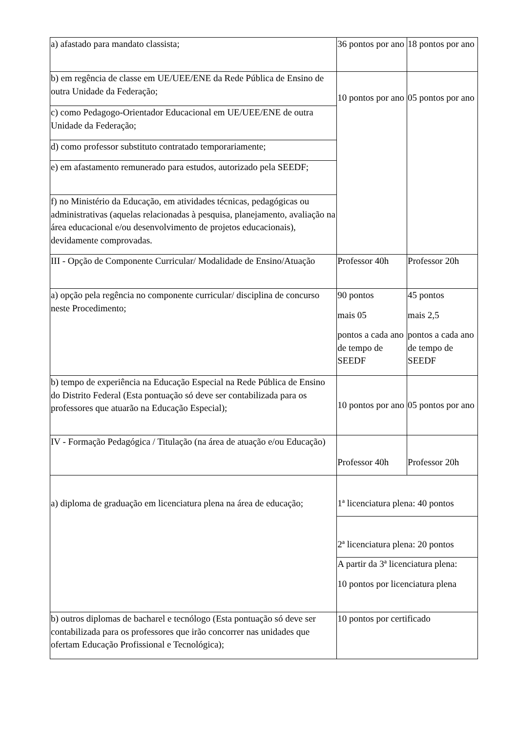| a) afastado para mandato classista; | 36 pontos por ano | 18 pontos por ano |
| b) em regência de classe em UE/UEE/ENE da Rede Pública de Ensino de outra Unidade da Federação; | 10 pontos por ano | 05 pontos por ano |
| c) como Pedagogo-Orientador Educacional em UE/UEE/ENE de outra Unidade da Federação; | | |
| d) como professor substituto contratado temporariamente; | | |
| e) em afastamento remunerado para estudos, autorizado pela SEEDF; | | |
| f) no Ministério da Educação, em atividades técnicas, pedagógicas ou administrativas (aquelas relacionadas à pesquisa, planejamento, avaliação na área educacional e/ou desenvolvimento de projetos educacionais), devidamente comprovadas. | | |
| III - Opção de Componente Curricular/ Modalidade de Ensino/Atuação | Professor 40h | Professor 20h |
| a) opção pela regência no componente curricular/ disciplina de concurso neste Procedimento; | 90 pontos mais 05 pontos a cada ano de tempo de SEEDF | 45 pontos mais 2,5 pontos a cada ano de tempo de SEEDF |
| b) tempo de experiência na Educação Especial na Rede Pública de Ensino do Distrito Federal (Esta pontuação só deve ser contabilizada para os professores que atuarão na Educação Especial); | 10 pontos por ano | 05 pontos por ano |
| IV - Formação Pedagógica / Titulação (na área de atuação e/ou Educação) | Professor 40h | Professor 20h |
| a) diploma de graduação em licenciatura plena na área de educação; | 1ª licenciatura plena: 40 pontos | |
| | 2ª licenciatura plena: 20 pontos | |
| | A partir da 3ª licenciatura plena: 10 pontos por licenciatura plena | |
| b) outros diplomas de bacharel e tecnólogo (Esta pontuação só deve ser contabilizada para os professores que irão concorrer nas unidades que ofertam Educação Profissional e Tecnológica); | 10 pontos por certificado | |